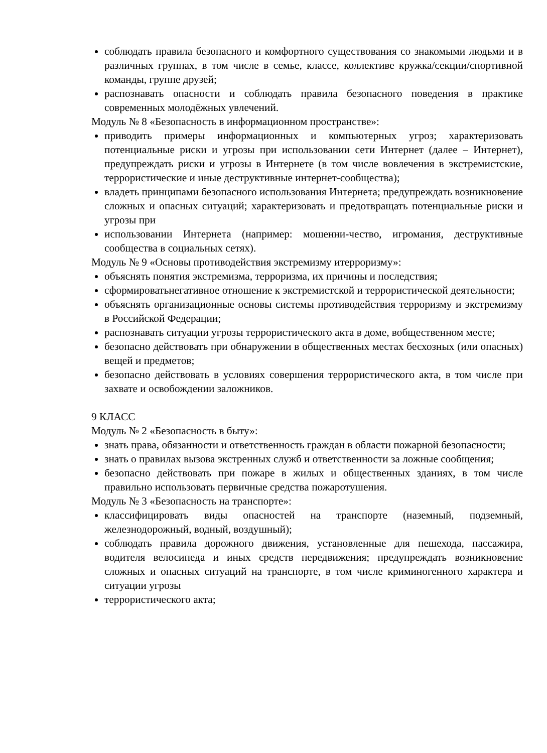соблюдать правила безопасного и комфортного существования со знакомыми людьми и в различных группах, в том числе в семье, классе, коллективе кружка/секции/спортивной команды, группе друзей;
распознавать опасности и соблюдать правила безопасного поведения в практике современных молодёжных увлечений.
Модуль № 8 «Безопасность в информационном пространстве»:
приводить примеры информационных и компьютерных угроз; характеризовать потенциальные риски и угрозы при использовании сети Интернет (далее – Интернет), предупреждать риски и угрозы в Интернете (в том числе вовлечения в экстремистские, террористические и иные деструктивные интернет-сообщества);
владеть принципами безопасного использования Интернета; предупреждать возникновение сложных и опасных ситуаций; характеризовать и предотвращать потенциальные риски и угрозы при
использовании Интернета (например: мошенни-чество, игромания, деструктивные сообщества в социальных сетях).
Модуль № 9 «Основы противодействия экстремизму итерроризму»:
объяснять понятия экстремизма, терроризма, их причины и последствия;
сформироватьнегативное отношение к экстремистской и террористической деятельности;
объяснять организационные основы системы противодействия терроризму и экстремизму в Российской Федерации;
распознавать ситуации угрозы террористического акта в доме, вобщественном месте;
безопасно действовать при обнаружении в общественных местах бесхозных (или опасных) вещей и предметов;
безопасно действовать в условиях совершения террористического акта, в том числе при захвате и освобождении заложников.
9 КЛАСС
Модуль № 2 «Безопасность в быту»:
знать права, обязанности и ответственность граждан в области пожарной безопасности;
знать о правилах вызова экстренных служб и ответственности за ложные сообщения;
безопасно действовать при пожаре в жилых и общественных зданиях, в том числе правильно использовать первичные средства пожаротушения.
Модуль № 3 «Безопасность на транспорте»:
классифицировать виды опасностей на транспорте (наземный, подземный, железнодорожный, водный, воздушный);
соблюдать правила дорожного движения, установленные для пешехода, пассажира, водителя велосипеда и иных средств передвижения; предупреждать возникновение сложных и опасных ситуаций на транспорте, в том числе криминогенного характера и ситуации угрозы
террористического акта;